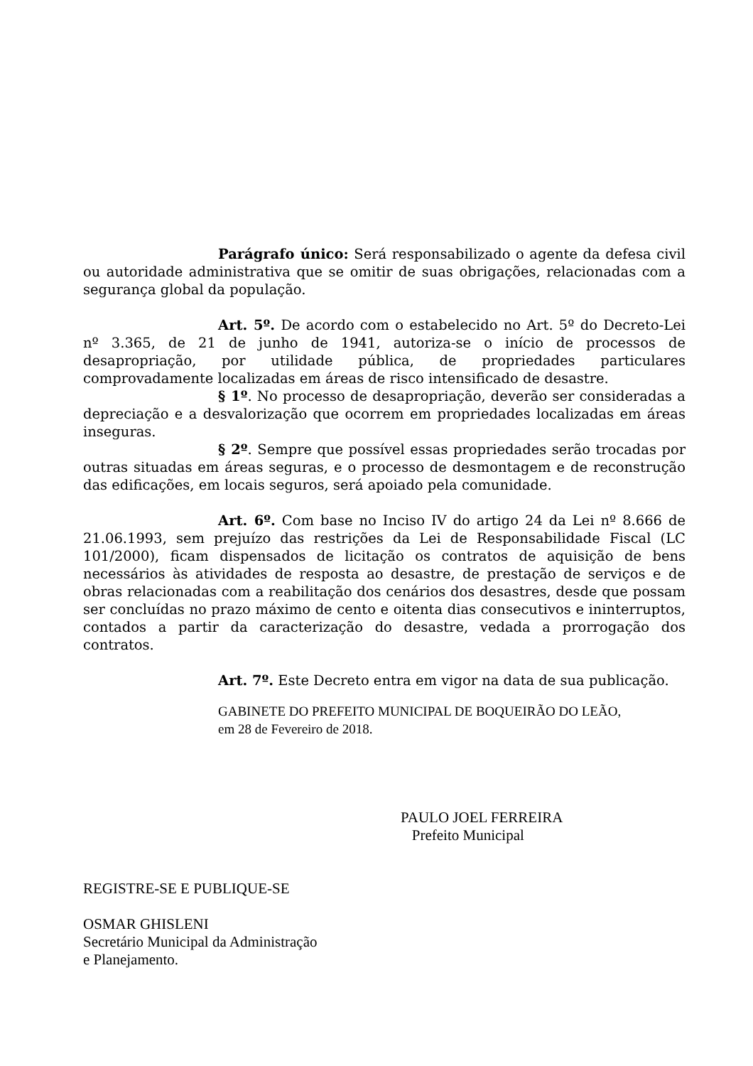Parágrafo único: Será responsabilizado o agente da defesa civil ou autoridade administrativa que se omitir de suas obrigações, relacionadas com a segurança global da população.
Art. 5º. De acordo com o estabelecido no Art. 5º do Decreto-Lei nº 3.365, de 21 de junho de 1941, autoriza-se o início de processos de desapropriação, por utilidade pública, de propriedades particulares comprovadamente localizadas em áreas de risco intensificado de desastre.
§ 1º. No processo de desapropriação, deverão ser consideradas a depreciação e a desvalorização que ocorrem em propriedades localizadas em áreas inseguras.
§ 2º. Sempre que possível essas propriedades serão trocadas por outras situadas em áreas seguras, e o processo de desmontagem e de reconstrução das edificações, em locais seguros, será apoiado pela comunidade.
Art. 6º. Com base no Inciso IV do artigo 24 da Lei nº 8.666 de 21.06.1993, sem prejuízo das restrições da Lei de Responsabilidade Fiscal (LC 101/2000), ficam dispensados de licitação os contratos de aquisição de bens necessários às atividades de resposta ao desastre, de prestação de serviços e de obras relacionadas com a reabilitação dos cenários dos desastres, desde que possam ser concluídas no prazo máximo de cento e oitenta dias consecutivos e ininterruptos, contados a partir da caracterização do desastre, vedada a prorrogação dos contratos.
Art. 7º. Este Decreto entra em vigor na data de sua publicação.
GABINETE DO PREFEITO MUNICIPAL DE BOQUEIRÃO DO LEÃO,
em 28 de Fevereiro de 2018.
PAULO JOEL FERREIRA
Prefeito Municipal
REGISTRE-SE E PUBLIQUE-SE
OSMAR GHISLENI
Secretário Municipal da Administração
e Planejamento.